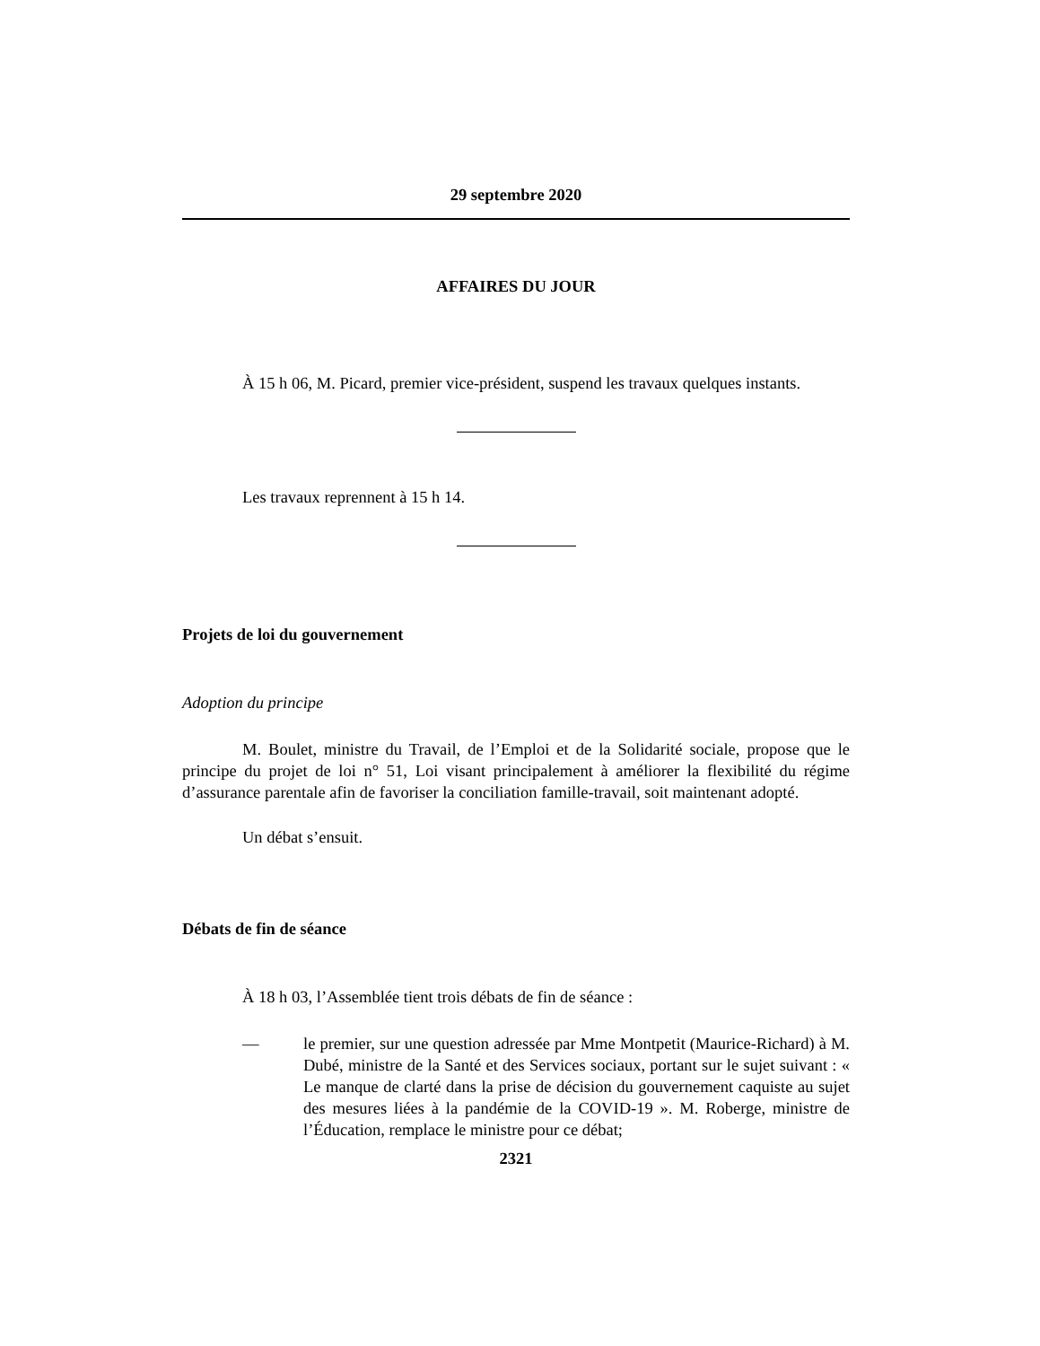29 septembre 2020
AFFAIRES DU JOUR
À 15 h 06, M. Picard, premier vice-président, suspend les travaux quelques instants.
Les travaux reprennent à 15 h 14.
Projets de loi du gouvernement
Adoption du principe
M. Boulet, ministre du Travail, de l’Emploi et de la Solidarité sociale, propose que le principe du projet de loi n° 51, Loi visant principalement à améliorer la flexibilité du régime d’assurance parentale afin de favoriser la conciliation famille-travail, soit maintenant adopté.
Un débat s’ensuit.
Débats de fin de séance
À 18 h 03, l’Assemblée tient trois débats de fin de séance :
— le premier, sur une question adressée par Mme Montpetit (Maurice-Richard) à M. Dubé, ministre de la Santé et des Services sociaux, portant sur le sujet suivant : « Le manque de clarté dans la prise de décision du gouvernement caquiste au sujet des mesures liées à la pandémie de la COVID-19 ». M. Roberge, ministre de l’Éducation, remplace le ministre pour ce débat;
2321